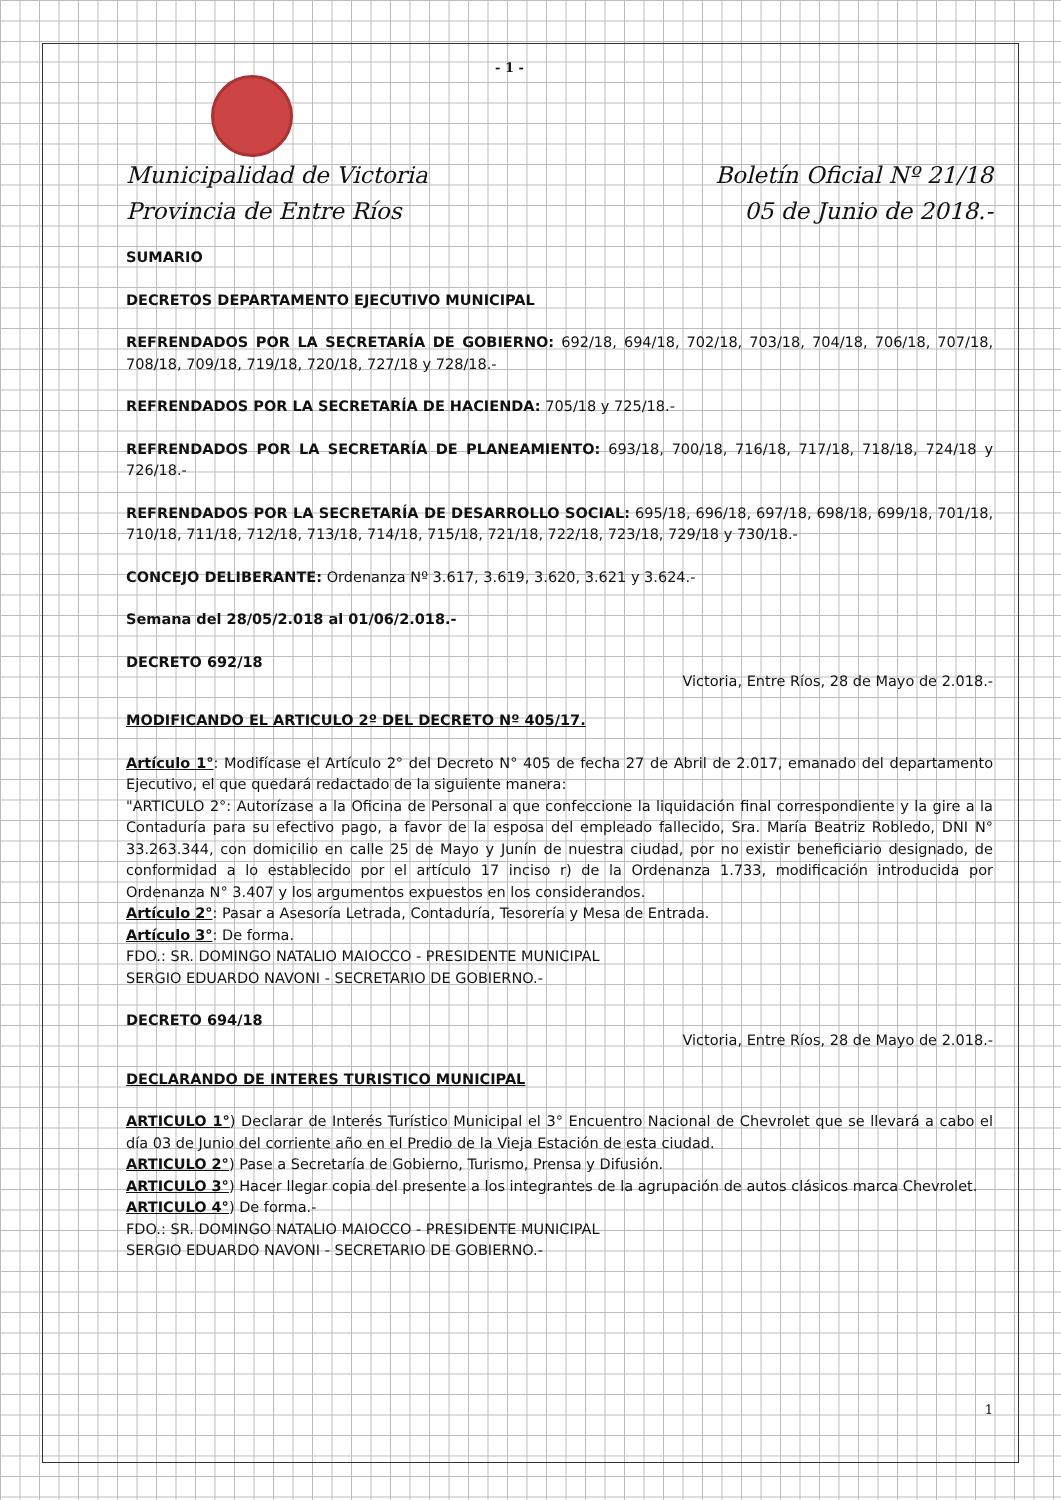- 1 -
Municipalidad de Victoria
Provincia de Entre Ríos
Boletín Oficial Nº 21/18
05 de Junio de 2018.-
SUMARIO
DECRETOS DEPARTAMENTO EJECUTIVO MUNICIPAL
REFRENDADOS POR LA SECRETARÍA DE GOBIERNO: 692/18, 694/18, 702/18, 703/18, 704/18, 706/18, 707/18, 708/18, 709/18, 719/18, 720/18, 727/18 y 728/18.-
REFRENDADOS POR LA SECRETARÍA DE HACIENDA: 705/18 y 725/18.-
REFRENDADOS POR LA SECRETARÍA DE PLANEAMIENTO: 693/18, 700/18, 716/18, 717/18, 718/18, 724/18 y 726/18.-
REFRENDADOS POR LA SECRETARÍA DE DESARROLLO SOCIAL: 695/18, 696/18, 697/18, 698/18, 699/18, 701/18, 710/18, 711/18, 712/18, 713/18, 714/18, 715/18, 721/18, 722/18, 723/18, 729/18 y 730/18.-
CONCEJO DELIBERANTE: Ordenanza Nº 3.617, 3.619, 3.620, 3.621 y 3.624.-
Semana del 28/05/2.018 al 01/06/2.018.-
DECRETO 692/18
Victoria, Entre Ríos, 28 de Mayo de 2.018.-
MODIFICANDO EL ARTICULO 2º DEL DECRETO Nº 405/17.
Artículo 1°: Modifícase el Artículo 2° del Decreto N° 405 de fecha 27 de Abril de 2.017, emanado del departamento Ejecutivo, el que quedará redactado de la siguiente manera:
"ARTICULO 2°: Autorízase a la Oficina de Personal a que confeccione la liquidación final correspondiente y la gire a la Contaduría para su efectivo pago, a favor de la esposa del empleado fallecido, Sra. María Beatriz Robledo, DNI N° 33.263.344, con domicilio en calle 25 de Mayo y Junín de nuestra ciudad, por no existir beneficiario designado, de conformidad a lo establecido por el artículo 17 inciso r) de la Ordenanza 1.733, modificación introducida por Ordenanza N° 3.407 y los argumentos expuestos en los considerandos.
Artículo 2°: Pasar a Asesoría Letrada, Contaduría, Tesorería y Mesa de Entrada.
Artículo 3°: De forma.
FDO.: SR. DOMINGO NATALIO MAIOCCO - PRESIDENTE MUNICIPAL
SERGIO EDUARDO NAVONI - SECRETARIO DE GOBIERNO.-
DECRETO 694/18
Victoria, Entre Ríos, 28 de Mayo de 2.018.-
DECLARANDO DE INTERES TURISTICO MUNICIPAL
ARTICULO 1°) Declarar de Interés Turístico Municipal el 3° Encuentro Nacional de Chevrolet que se llevará a cabo el día 03 de Junio del corriente año en el Predio de la Vieja Estación de esta ciudad.
ARTICULO 2°) Pase a Secretaría de Gobierno, Turismo, Prensa y Difusión.
ARTICULO 3°) Hacer llegar copia del presente a los integrantes de la agrupación de autos clásicos marca Chevrolet.
ARTICULO 4°) De forma.-
FDO.: SR. DOMINGO NATALIO MAIOCCO - PRESIDENTE MUNICIPAL
SERGIO EDUARDO NAVONI - SECRETARIO DE GOBIERNO.-
1